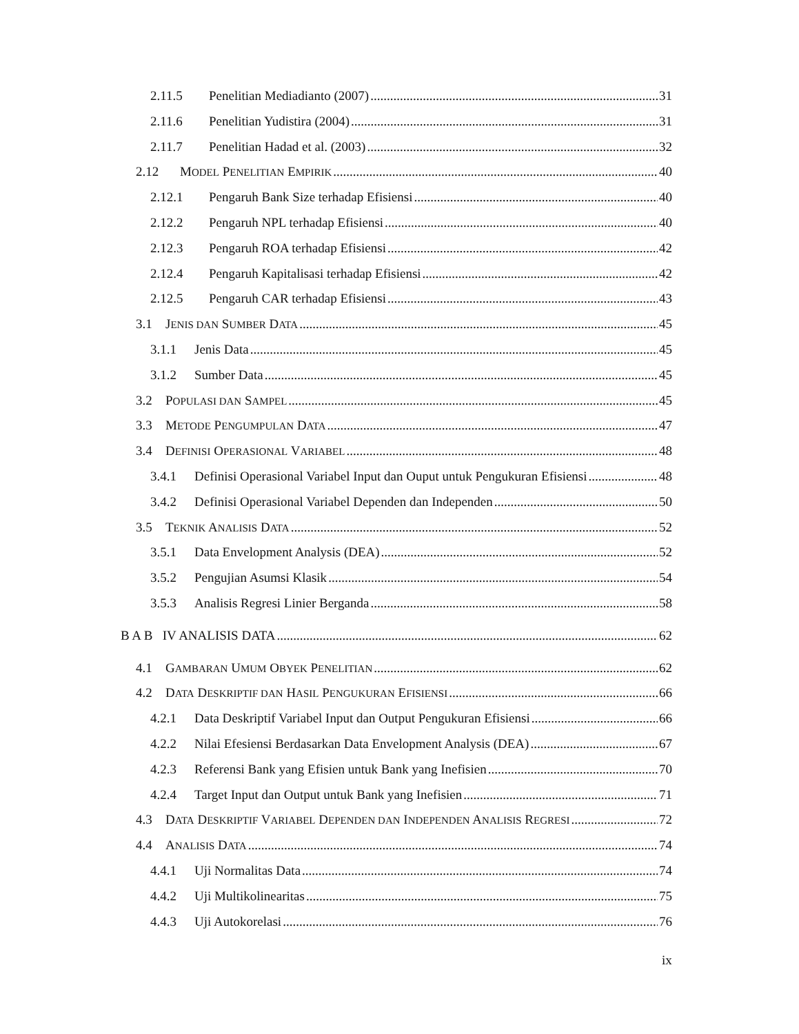2.11.5 Penelitian Mediadianto (2007) 31
2.11.6 Penelitian Yudistira (2004) 31
2.11.7 Penelitian Hadad et al. (2003) 32
2.12 MODEL PENELITIAN EMPIRIK 40
2.12.1 Pengaruh Bank Size terhadap Efisiensi 40
2.12.2 Pengaruh NPL terhadap Efisiensi 40
2.12.3 Pengaruh ROA terhadap Efisiensi 42
2.12.4 Pengaruh Kapitalisasi terhadap Efisiensi 42
2.12.5 Pengaruh CAR terhadap Efisiensi 43
3.1 JENIS DAN SUMBER DATA 45
3.1.1 Jenis Data 45
3.1.2 Sumber Data 45
3.2 POPULASI DAN SAMPEL 45
3.3 METODE PENGUMPULAN DATA 47
3.4 DEFINISI OPERASIONAL VARIABEL 48
3.4.1 Definisi Operasional Variabel Input dan Ouput untuk Pengukuran Efisiensi 48
3.4.2 Definisi Operasional Variabel Dependen dan Independen 50
3.5 TEKNIK ANALISIS DATA 52
3.5.1 Data Envelopment Analysis (DEA) 52
3.5.2 Pengujian Asumsi Klasik 54
3.5.3 Analisis Regresi Linier Berganda 58
B A B IV ANALISIS DATA 62
4.1 GAMBARAN UMUM OBYEK PENELITIAN 62
4.2 DATA DESKRIPTIF DAN HASIL PENGUKURAN EFISIENSI 66
4.2.1 Data Deskriptif Variabel Input dan Output Pengukuran Efisiensi 66
4.2.2 Nilai Efesiensi Berdasarkan Data Envelopment Analysis (DEA) 67
4.2.3 Referensi Bank yang Efisien untuk Bank yang Inefisien 70
4.2.4 Target Input dan Output untuk Bank yang Inefisien 71
4.3 DATA DESKRIPTIF VARIABEL DEPENDEN DAN INDEPENDEN ANALISIS REGRESI 72
4.4 ANALISIS DATA 74
4.4.1 Uji Normalitas Data 74
4.4.2 Uji Multikolinearitas 75
4.4.3 Uji Autokorelasi 76
ix